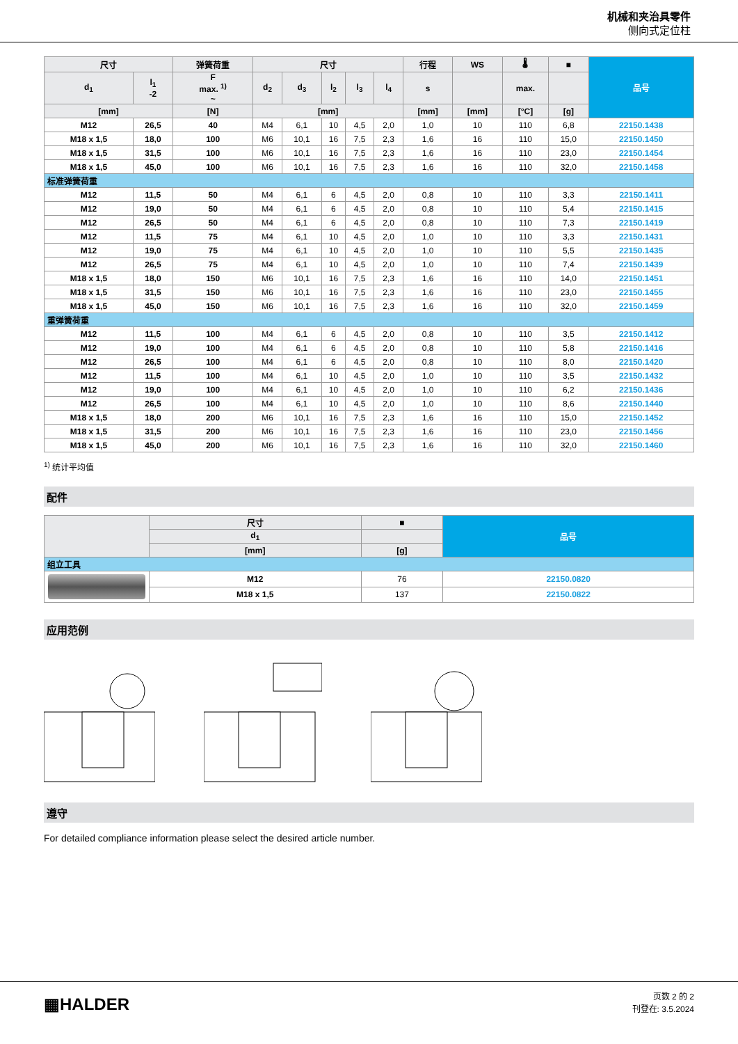机械和夹治具零件
侧向式定位柱
| 尺寸 | | 弹簧荷重 | 尺寸 | | | | | 行程 | WS | 🌡 | ■ | 品号 |
| --- | --- | --- | --- | --- | --- | --- | --- | --- | --- | --- | --- | --- |
| d<sub>1</sub> | l<sub>1</sub> -2 | F max. <sup>1)</sup> ~ | d<sub>2</sub> | d<sub>3</sub> | l<sub>2</sub> | l<sub>3</sub> | l<sub>4</sub> | s | | max. | | |
| [mm] | | [N] | [mm] | | | | | [mm] | [mm] | [°C] | [g] | |
| M12 | 26,5 | 40 | M4 | 6,1 | 10 | 4,5 | 2,0 | 1,0 | 10 | 110 | 6,8 | 22150.1438 |
| M18 x 1,5 | 18,0 | 100 | M6 | 10,1 | 16 | 7,5 | 2,3 | 1,6 | 16 | 110 | 15,0 | 22150.1450 |
| M18 x 1,5 | 31,5 | 100 | M6 | 10,1 | 16 | 7,5 | 2,3 | 1,6 | 16 | 110 | 23,0 | 22150.1454 |
| M18 x 1,5 | 45,0 | 100 | M6 | 10,1 | 16 | 7,5 | 2,3 | 1,6 | 16 | 110 | 32,0 | 22150.1458 |
| 标准弹簧荷重 | | | | | | | | | | | | |
| M12 | 11,5 | 50 | M4 | 6,1 | 6 | 4,5 | 2,0 | 0,8 | 10 | 110 | 3,3 | 22150.1411 |
| M12 | 19,0 | 50 | M4 | 6,1 | 6 | 4,5 | 2,0 | 0,8 | 10 | 110 | 5,4 | 22150.1415 |
| M12 | 26,5 | 50 | M4 | 6,1 | 6 | 4,5 | 2,0 | 0,8 | 10 | 110 | 7,3 | 22150.1419 |
| M12 | 11,5 | 75 | M4 | 6,1 | 10 | 4,5 | 2,0 | 1,0 | 10 | 110 | 3,3 | 22150.1431 |
| M12 | 19,0 | 75 | M4 | 6,1 | 10 | 4,5 | 2,0 | 1,0 | 10 | 110 | 5,5 | 22150.1435 |
| M12 | 26,5 | 75 | M4 | 6,1 | 10 | 4,5 | 2,0 | 1,0 | 10 | 110 | 7,4 | 22150.1439 |
| M18 x 1,5 | 18,0 | 150 | M6 | 10,1 | 16 | 7,5 | 2,3 | 1,6 | 16 | 110 | 14,0 | 22150.1451 |
| M18 x 1,5 | 31,5 | 150 | M6 | 10,1 | 16 | 7,5 | 2,3 | 1,6 | 16 | 110 | 23,0 | 22150.1455 |
| M18 x 1,5 | 45,0 | 150 | M6 | 10,1 | 16 | 7,5 | 2,3 | 1,6 | 16 | 110 | 32,0 | 22150.1459 |
| 重弹簧荷重 | | | | | | | | | | | | |
| M12 | 11,5 | 100 | M4 | 6,1 | 6 | 4,5 | 2,0 | 0,8 | 10 | 110 | 3,5 | 22150.1412 |
| M12 | 19,0 | 100 | M4 | 6,1 | 6 | 4,5 | 2,0 | 0,8 | 10 | 110 | 5,8 | 22150.1416 |
| M12 | 26,5 | 100 | M4 | 6,1 | 6 | 4,5 | 2,0 | 0,8 | 10 | 110 | 8,0 | 22150.1420 |
| M12 | 11,5 | 100 | M4 | 6,1 | 10 | 4,5 | 2,0 | 1,0 | 10 | 110 | 3,5 | 22150.1432 |
| M12 | 19,0 | 100 | M4 | 6,1 | 10 | 4,5 | 2,0 | 1,0 | 10 | 110 | 6,2 | 22150.1436 |
| M12 | 26,5 | 100 | M4 | 6,1 | 10 | 4,5 | 2,0 | 1,0 | 10 | 110 | 8,6 | 22150.1440 |
| M18 x 1,5 | 18,0 | 200 | M6 | 10,1 | 16 | 7,5 | 2,3 | 1,6 | 16 | 110 | 15,0 | 22150.1452 |
| M18 x 1,5 | 31,5 | 200 | M6 | 10,1 | 16 | 7,5 | 2,3 | 1,6 | 16 | 110 | 23,0 | 22150.1456 |
| M18 x 1,5 | 45,0 | 200 | M6 | 10,1 | 16 | 7,5 | 2,3 | 1,6 | 16 | 110 | 32,0 | 22150.1460 |
<sup>1)</sup> 统计平均值
配件
| | 尺寸 | ■ | 品号 |
| --- | --- | --- | --- |
| | d<sub>1</sub> | | |
| | [mm] | [g] | |
| 组立工具 | | | |
| | M12 | 76 | 22150.0820 |
| | M18 x 1,5 | 137 | 22150.0822 |
应用范例
遵守
For detailed compliance information please select the desired article number.
▦HALDER
页数 2 的 2
刊登在: 3.5.2024